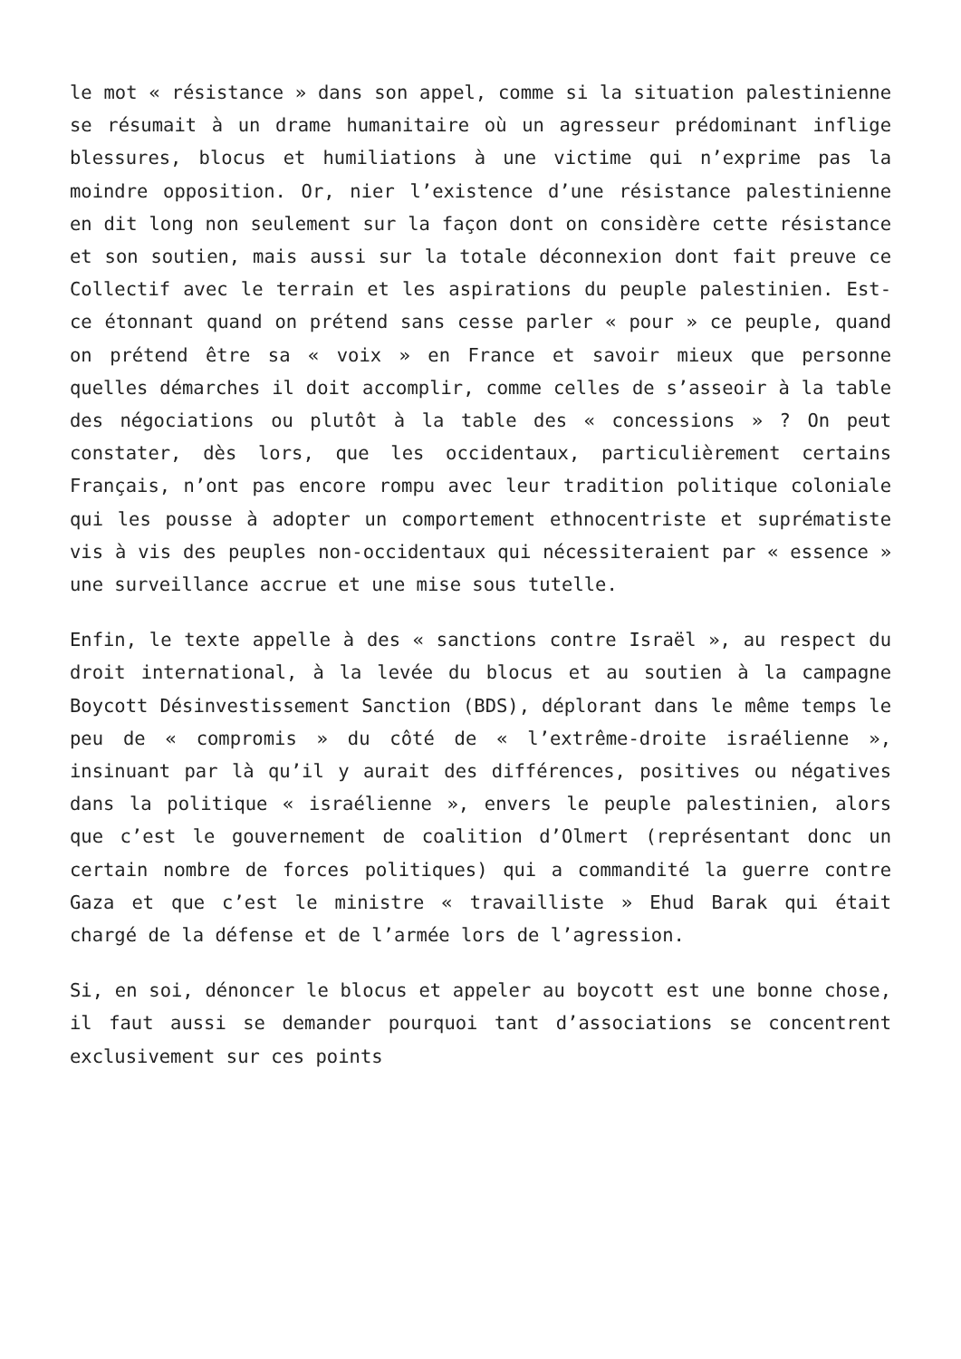le mot « résistance » dans son appel, comme si la situation palestinienne se résumait à un drame humanitaire où un agresseur prédominant inflige blessures, blocus et humiliations à une victime qui n’exprime pas la moindre opposition. Or, nier l’existence d’une résistance palestinienne en dit long non seulement sur la façon dont on considère cette résistance et son soutien, mais aussi sur la totale déconnexion dont fait preuve ce Collectif avec le terrain et les aspirations du peuple palestinien. Est-ce étonnant quand on prétend sans cesse parler « pour » ce peuple, quand on prétend être sa « voix » en France et savoir mieux que personne quelles démarches il doit accomplir, comme celles de s’asseoir à la table des négociations ou plutôt à la table des « concessions » ? On peut constater, dès lors, que les occidentaux, particulièrement certains Français, n’ont pas encore rompu avec leur tradition politique coloniale qui les pousse à adopter un comportement ethnocentriste et suprématiste vis à vis des peuples non-occidentaux qui nécessiteraient par « essence » une surveillance accrue et une mise sous tutelle.
Enfin, le texte appelle à des « sanctions contre Israël », au respect du droit international, à la levée du blocus et au soutien à la campagne Boycott Désinvestissement Sanction (BDS), déplorant dans le même temps le peu de « compromis » du côté de « l’extrême-droite israélienne », insinuant par là qu’il y aurait des différences, positives ou négatives dans la politique « israélienne », envers le peuple palestinien, alors que c’est le gouvernement de coalition d’Olmert (représentant donc un certain nombre de forces politiques) qui a commandité la guerre contre Gaza et que c’est le ministre « travailliste » Ehud Barak qui était chargé de la défense et de l’armée lors de l’agression.
Si, en soi, dénoncer le blocus et appeler au boycott est une bonne chose, il faut aussi se demander pourquoi tant d’associations se concentrent exclusivement sur ces points